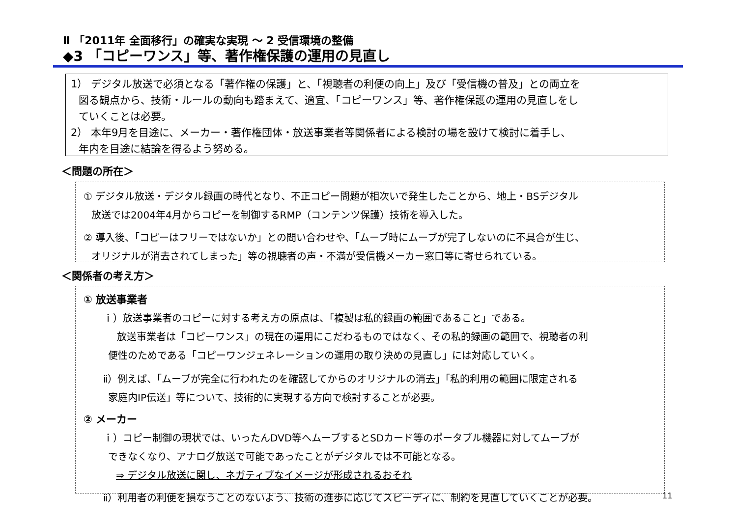Ⅱ 「2011年 全面移行」の確実な実現 ～ 2 受信環境の整備
◆3 「コピーワンス」等、著作権保護の運用の見直し
1） デジタル放送で必須となる「著作権の保護」と、「視聴者の利便の向上」及び「受信機の普及」との両立を
図る観点から、技術・ルールの動向も踏まえて、適宜、「コピーワンス」等、著作権保護の運用の見直しをし
ていくことは必要。
2） 本年9月を目途に、メーカー・著作権団体・放送事業者等関係者による検討の場を設けて検討に着手し、
年内を目途に結論を得るよう努める。
＜問題の所在＞
① デジタル放送・デジタル録画の時代となり、不正コピー問題が相次いで発生したことから、地上・BSデジタル
放送では2004年4月からコピーを制御するRMP（コンテンツ保護）技術を導入した。
② 導入後、「コピーはフリーではないか」との問い合わせや、「ムーブ時にムーブが完了しないのに不具合が生じ、
オリジナルが消去されてしまった」等の視聴者の声・不満が受信機メーカー窓口等に寄せられている。
＜関係者の考え方＞
① 放送事業者
ｉ）放送事業者のコピーに対する考え方の原点は、「複製は私的録画の範囲であること」である。
放送事業者は「コピーワンス」の現在の運用にこだわるものではなく、その私的録画の範囲で、視聴者の利
便性のためである「コピーワンジェネレーションの運用の取り決めの見直し」には対応していく。
ⅱ）例えば、「ムーブが完全に行われたのを確認してからのオリジナルの消去」「私的利用の範囲に限定される
家庭内IP伝送」等について、技術的に実現する方向で検討することが必要。
② メーカー
ｉ）コピー制御の現状では、いったんDVD等へムーブするとSDカード等のポータブル機器に対してムーブが
できなくなり、アナログ放送で可能であったことがデジタルでは不可能となる。
⇒ デジタル放送に関し、ネガティブなイメージが形成されるおそれ
ⅱ）利用者の利便を損なうことのないよう、技術の進歩に応じてスピーディに、制約を見直していくことが必要。
11